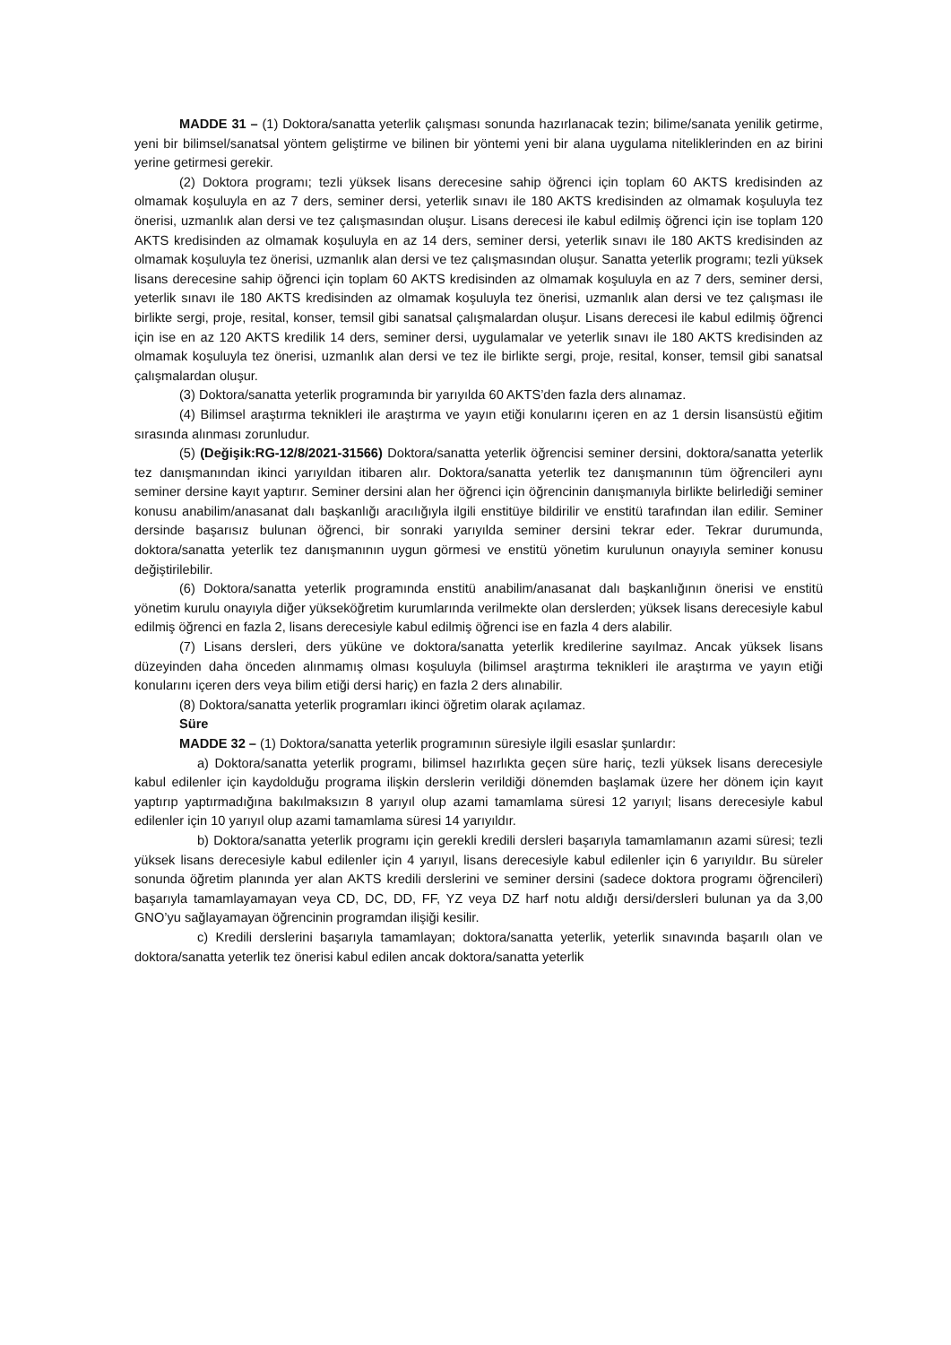MADDE 31 – (1) Doktora/sanatta yeterlik çalışması sonunda hazırlanacak tezin; bilime/sanata yenilik getirme, yeni bir bilimsel/sanatsal yöntem geliştirme ve bilinen bir yöntemi yeni bir alana uygulama niteliklerinden en az birini yerine getirmesi gerekir.
(2) Doktora programı; tezli yüksek lisans derecesine sahip öğrenci için toplam 60 AKTS kredisinden az olmamak koşuluyla en az 7 ders, seminer dersi, yeterlik sınavı ile 180 AKTS kredisinden az olmamak koşuluyla tez önerisi, uzmanlık alan dersi ve tez çalışmasından oluşur. Lisans derecesi ile kabul edilmiş öğrenci için ise toplam 120 AKTS kredisinden az olmamak koşuluyla en az 14 ders, seminer dersi, yeterlik sınavı ile 180 AKTS kredisinden az olmamak koşuluyla tez önerisi, uzmanlık alan dersi ve tez çalışmasından oluşur. Sanatta yeterlik programı; tezli yüksek lisans derecesine sahip öğrenci için toplam 60 AKTS kredisinden az olmamak koşuluyla en az 7 ders, seminer dersi, yeterlik sınavı ile 180 AKTS kredisinden az olmamak koşuluyla tez önerisi, uzmanlık alan dersi ve tez çalışması ile birlikte sergi, proje, resital, konser, temsil gibi sanatsal çalışmalardan oluşur. Lisans derecesi ile kabul edilmiş öğrenci için ise en az 120 AKTS kredilik 14 ders, seminer dersi, uygulamalar ve yeterlik sınavı ile 180 AKTS kredisinden az olmamak koşuluyla tez önerisi, uzmanlık alan dersi ve tez ile birlikte sergi, proje, resital, konser, temsil gibi sanatsal çalışmalardan oluşur.
(3) Doktora/sanatta yeterlik programında bir yarıyılda 60 AKTS’den fazla ders alınamaz.
(4) Bilimsel araştırma teknikleri ile araştırma ve yayın etiği konularını içeren en az 1 dersin lisansüstü eğitim sırasında alınması zorunludur.
(5) (Değişik:RG-12/8/2021-31566) Doktora/sanatta yeterlik öğrencisi seminer dersini, doktora/sanatta yeterlik tez danışmanından ikinci yarıyıldan itibaren alır. Doktora/sanatta yeterlik tez danışmanının tüm öğrencileri aynı seminer dersine kayıt yaptırır. Seminer dersini alan her öğrenci için öğrencinin danışmanıyla birlikte belirlediği seminer konusu anabilim/anasanat dalı başkanlığı aracılığıyla ilgili enstitüye bildirilir ve enstitü tarafından ilan edilir. Seminer dersinde başarısız bulunan öğrenci, bir sonraki yarıyılda seminer dersini tekrar eder. Tekrar durumunda, doktora/sanatta yeterlik tez danışmanının uygun görmesi ve enstitü yönetim kurulunun onayıyla seminer konusu değiştirilebilir.
(6) Doktora/sanatta yeterlik programında enstitü anabilim/anasanat dalı başkanlığının önerisi ve enstitü yönetim kurulu onayıyla diğer yükseköğretim kurumlarında verilmekte olan derslerden; yüksek lisans derecesiyle kabul edilmiş öğrenci en fazla 2, lisans derecesiyle kabul edilmiş öğrenci ise en fazla 4 ders alabilir.
(7) Lisans dersleri, ders yüküne ve doktora/sanatta yeterlik kredilerine sayılmaz. Ancak yüksek lisans düzeyinden daha önceden alınmamış olması koşuluyla (bilimsel araştırma teknikleri ile araştırma ve yayın etiği konularını içeren ders veya bilim etiği dersi hariç) en fazla 2 ders alınabilir.
(8) Doktora/sanatta yeterlik programları ikinci öğretim olarak açılamaz.
Süre
MADDE 32 – (1) Doktora/sanatta yeterlik programının süresiyle ilgili esaslar şunlardır:
a) Doktora/sanatta yeterlik programı, bilimsel hazırlıkta geçen süre hariç, tezli yüksek lisans derecesiyle kabul edilenler için kaydolduğu programa ilişkin derslerin verildiği dönemden başlamak üzere her dönem için kayıt yaptırıp yaptırmadığına bakılmaksızın 8 yarıyıl olup azami tamamlama süresi 12 yarıyıl; lisans derecesiyle kabul edilenler için 10 yarıyıl olup azami tamamlama süresi 14 yarıyıldır.
b) Doktora/sanatta yeterlik programı için gerekli kredili dersleri başarıyla tamamlamanın azami süresi; tezli yüksek lisans derecesiyle kabul edilenler için 4 yarıyıl, lisans derecesiyle kabul edilenler için 6 yarıyıldır. Bu süreler sonunda öğretim planında yer alan AKTS kredili derslerini ve seminer dersini (sadece doktora programı öğrencileri) başarıyla tamamlayamayan veya CD, DC, DD, FF, YZ veya DZ harf notu aldığı dersi/dersleri bulunan ya da 3,00 GNO’yu sağlayamayan öğrencinin programdan ilişiği kesilir.
c) Kredili derslerini başarıyla tamamlayan; doktora/sanatta yeterlik, yeterlik sınavında başarılı olan ve doktora/sanatta yeterlik tez önerisi kabul edilen ancak doktora/sanatta yeterlik